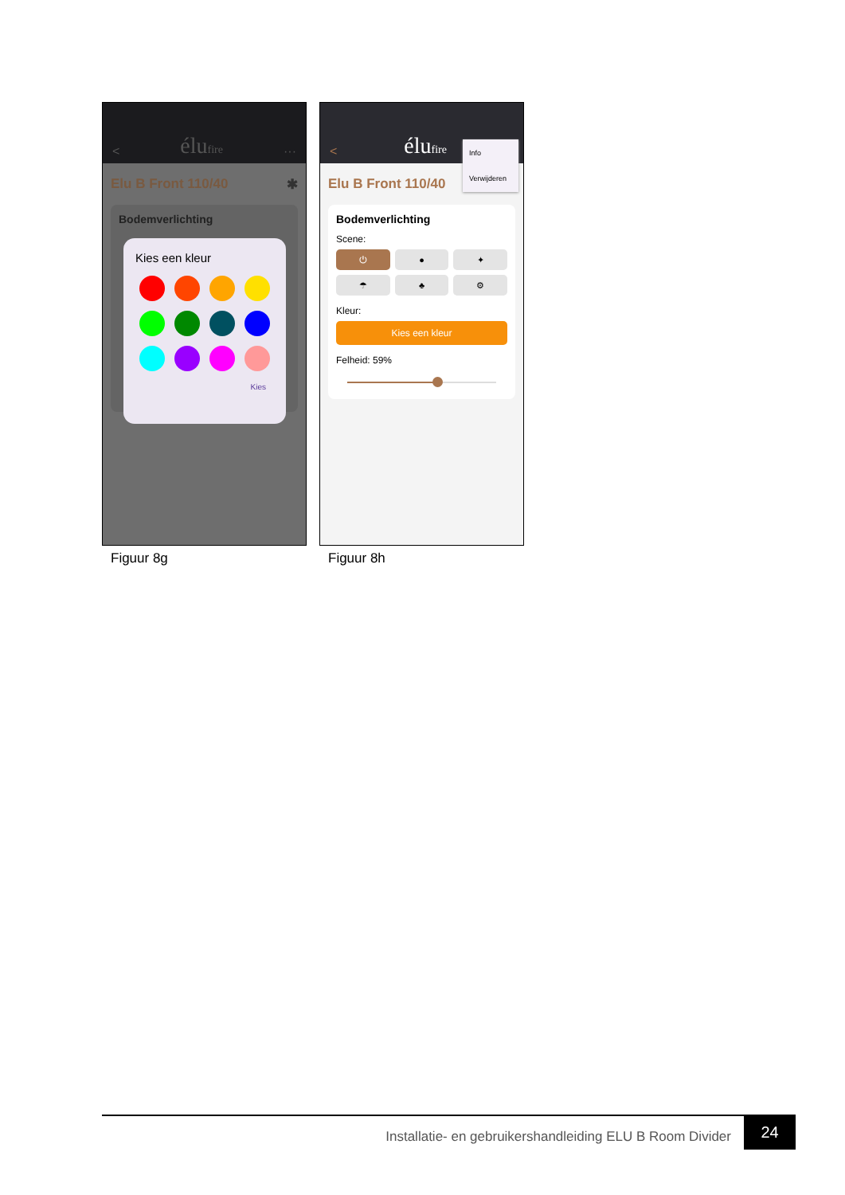< élufire ···
Elu B Front 110/40 ✱
Bodemverlichting
Kies een kleur
Kies
Figuur 8g
< élufire
Info
Verwijderen
Elu B Front 110/40
Bodemverlichting
Scene:
⏻
●
✦
☂
♣
⚙
Kleur:
Kies een kleur
Felheid: 59%
Figuur 8h
Installatie- en gebruikershandleiding ELU B Room Divider 24